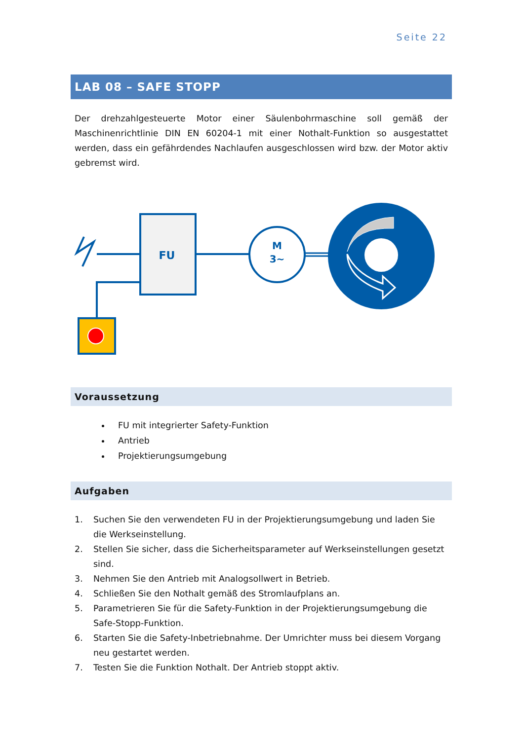Seite 22
LAB 08 – SAFE STOPP
Der drehzahlgesteuerte Motor einer Säulenbohrmaschine soll gemäß der Maschinenrichtlinie DIN EN 60204-1 mit einer Nothalt-Funktion so ausgestattet werden, dass ein gefährdendes Nachlaufen ausgeschlossen wird bzw. der Motor aktiv gebremst wird.
FU
M
3~
Voraussetzung
FU mit integrierter Safety-Funktion
Antrieb
Projektierungsumgebung
Aufgaben
1. Suchen Sie den verwendeten FU in der Projektierungsumgebung und laden Sie die Werkseinstellung.
2. Stellen Sie sicher, dass die Sicherheitsparameter auf Werkseinstellungen gesetzt sind.
3. Nehmen Sie den Antrieb mit Analogsollwert in Betrieb.
4. Schließen Sie den Nothalt gemäß des Stromlaufplans an.
5. Parametrieren Sie für die Safety-Funktion in der Projektierungsumgebung die Safe-Stopp-Funktion.
6. Starten Sie die Safety-Inbetriebnahme. Der Umrichter muss bei diesem Vorgang neu gestartet werden.
7. Testen Sie die Funktion Nothalt. Der Antrieb stoppt aktiv.